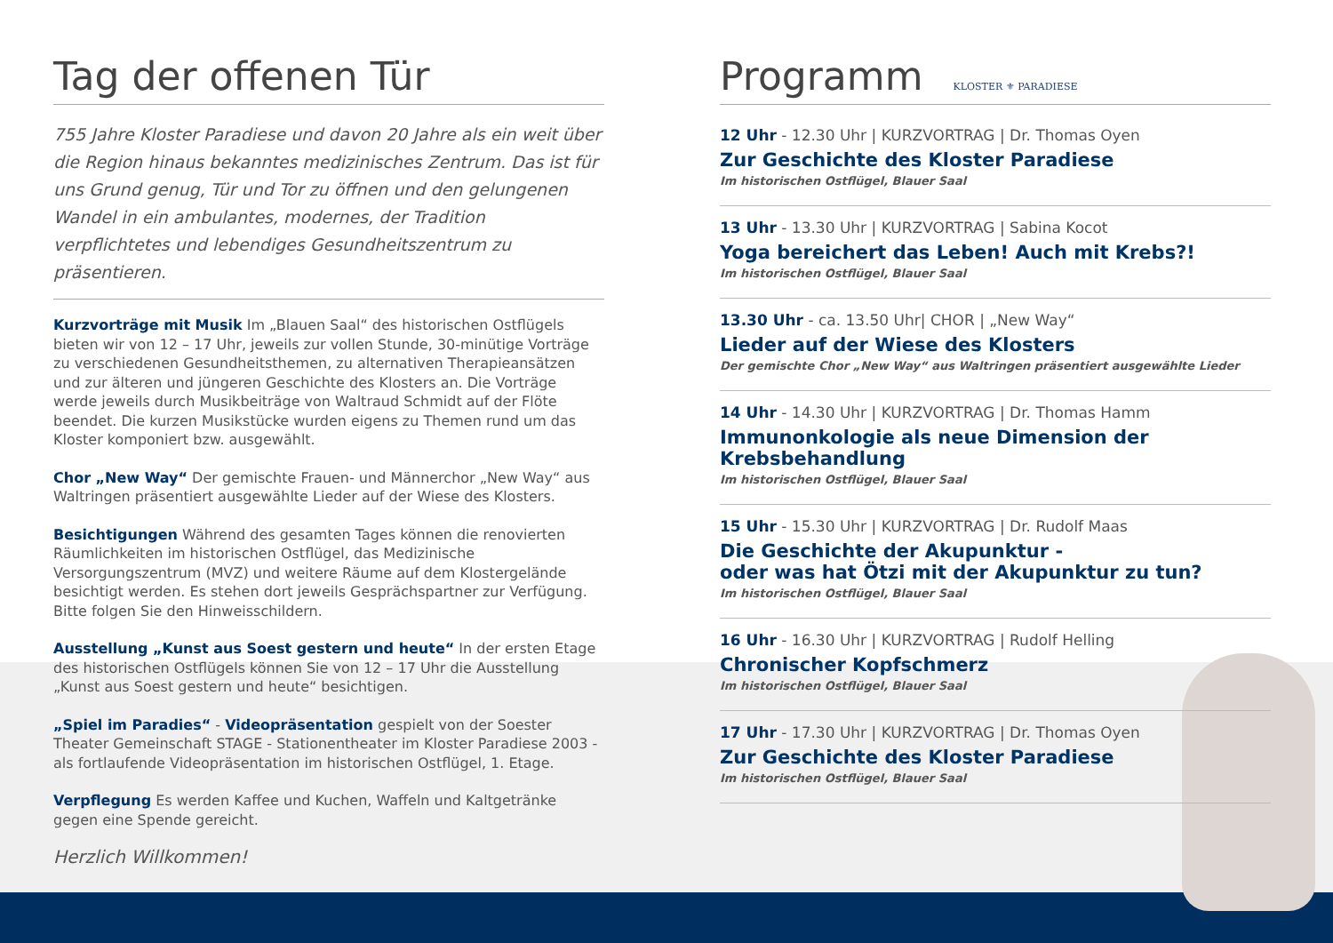Tag der offenen Tür
755 Jahre Kloster Paradiese und davon 20 Jahre als ein weit über die Region hinaus bekanntes medizinisches Zentrum. Das ist für uns Grund genug, Tür und Tor zu öffnen und den gelungenen Wandel in ein ambulantes, modernes, der Tradition verpflichtetes und lebendiges Gesundheitszentrum zu präsentieren.
Kurzvorträge mit Musik Im „Blauen Saal“ des historischen Ostflügels bieten wir von 12 – 17 Uhr, jeweils zur vollen Stunde, 30-minütige Vorträge zu verschiedenen Gesundheitsthemen, zu alternativen Therapieansätzen und zur älteren und jüngeren Geschichte des Klosters an. Die Vorträge werde jeweils durch Musikbeiträge von Waltraud Schmidt auf der Flöte beendet. Die kurzen Musikstücke wurden eigens zu Themen rund um das Kloster komponiert bzw. ausgewählt.
Chor „New Way“ Der gemischte Frauen- und Männerchor „New Way“ aus Waltringen präsentiert ausgewählte Lieder auf der Wiese des Klosters.
Besichtigungen Während des gesamten Tages können die renovierten Räumlichkeiten im historischen Ostflügel, das Medizinische Versorgungszentrum (MVZ) und weitere Räume auf dem Klostergelände besichtigt werden. Es stehen dort jeweils Gesprächspartner zur Verfügung. Bitte folgen Sie den Hinweisschildern.
Ausstellung „Kunst aus Soest gestern und heute“ In der ersten Etage des historischen Ostflügels können Sie von 12 – 17 Uhr die Ausstellung „Kunst aus Soest gestern und heute“ besichtigen.
„Spiel im Paradies“ - Videopräsentation gespielt von der Soester Theater Gemeinschaft STAGE - Stationentheater im Kloster Paradiese 2003 - als fortlaufende Videopräsentation im historischen Ostflügel, 1. Etage.
Verpflegung Es werden Kaffee und Kuchen, Waffeln und Kaltgetränke gegen eine Spende gereicht.
Herzlich Willkommen!
Programm KLOSTER ⚜ PARADIESE
12 Uhr - 12.30 Uhr | KURZVORTRAG | Dr. Thomas Oyen
Zur Geschichte des Kloster Paradiese
Im historischen Ostflügel, Blauer Saal
13 Uhr - 13.30 Uhr | KURZVORTRAG | Sabina Kocot
Yoga bereichert das Leben! Auch mit Krebs?!
Im historischen Ostflügel, Blauer Saal
13.30 Uhr - ca. 13.50 Uhr| CHOR | „New Way“
Lieder auf der Wiese des Klosters
Der gemischte Chor „New Way“ aus Waltringen präsentiert ausgewählte Lieder
14 Uhr - 14.30 Uhr | KURZVORTRAG | Dr. Thomas Hamm
Immunonkologie als neue Dimension der Krebsbehandlung
Im historischen Ostflügel, Blauer Saal
15 Uhr - 15.30 Uhr | KURZVORTRAG | Dr. Rudolf Maas
Die Geschichte der Akupunktur -
oder was hat Ötzi mit der Akupunktur zu tun?
Im historischen Ostflügel, Blauer Saal
16 Uhr - 16.30 Uhr | KURZVORTRAG | Rudolf Helling
Chronischer Kopfschmerz
Im historischen Ostflügel, Blauer Saal
17 Uhr - 17.30 Uhr | KURZVORTRAG | Dr. Thomas Oyen
Zur Geschichte des Kloster Paradiese
Im historischen Ostflügel, Blauer Saal